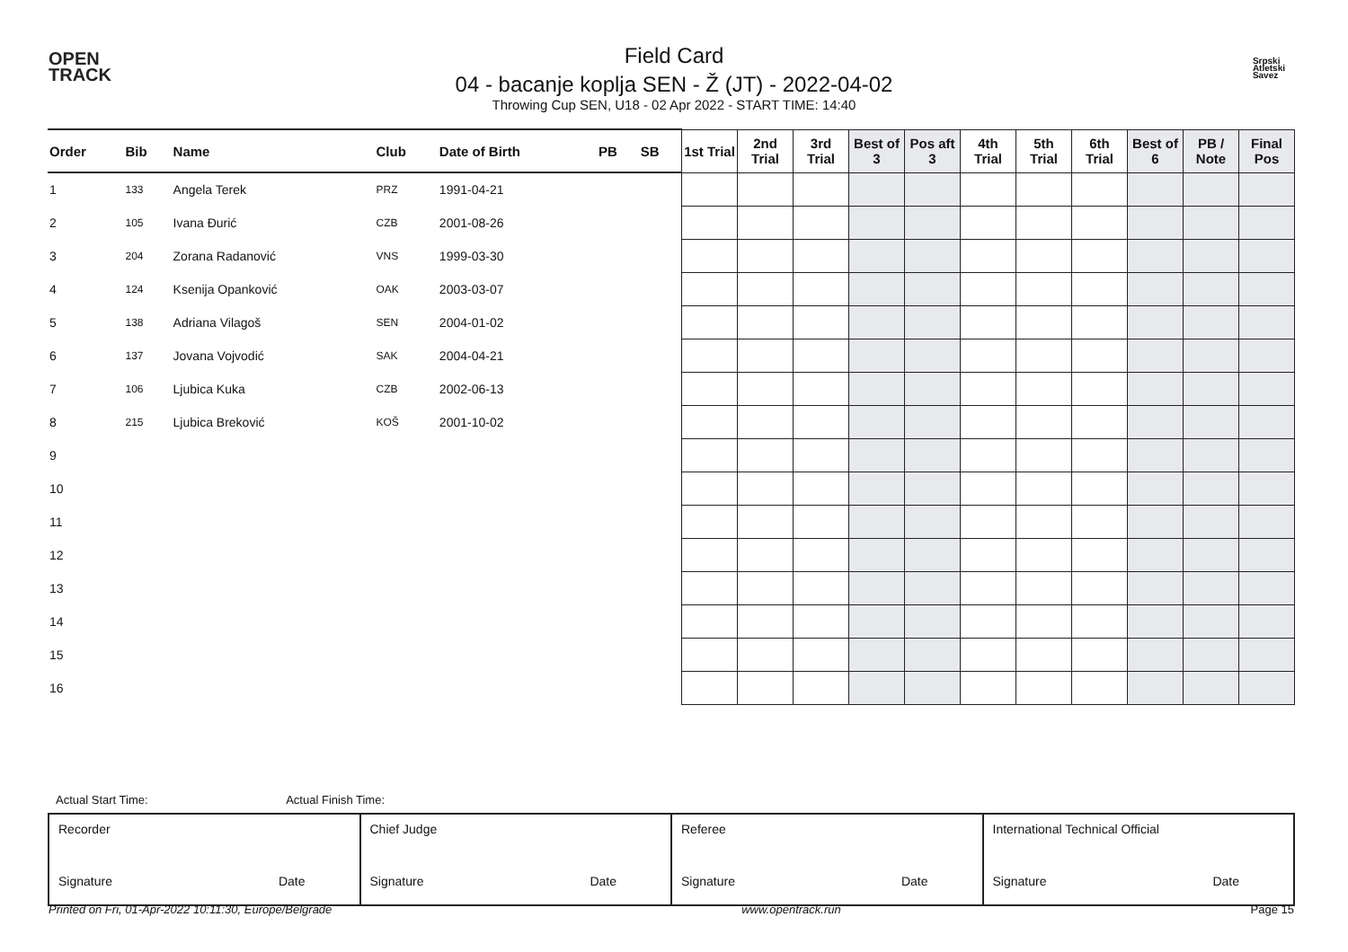OPEN
TRACK
Field Card
04 - bacanje koplja SEN - Ž (JT) - 2022-04-02
Throwing Cup SEN, U18 - 02 Apr 2022 - START TIME: 14:40
Srpski
Atletski
Savez
| Order | Bib | Name | Club | Date of Birth | PB | SB | 1st Trial | 2nd Trial | 3rd Trial | Best of 3 | Pos aft 3 | 4th Trial | 5th Trial | 6th Trial | Best of 6 | PB / Note | Final Pos |
| --- | --- | --- | --- | --- | --- | --- | --- | --- | --- | --- | --- | --- | --- | --- | --- | --- | --- |
| 1 | 133 | Angela Terek | PRZ | 1991-04-21 | | | | | | | | | | | | | |
| 2 | 105 | Ivana Đurić | CZB | 2001-08-26 | | | | | | | | | | | | | |
| 3 | 204 | Zorana Radanović | VNS | 1999-03-30 | | | | | | | | | | | | | |
| 4 | 124 | Ksenija Opanković | OAK | 2003-03-07 | | | | | | | | | | | | | |
| 5 | 138 | Adriana Vilagoš | SEN | 2004-01-02 | | | | | | | | | | | | | |
| 6 | 137 | Jovana Vojvodić | SAK | 2004-04-21 | | | | | | | | | | | | | |
| 7 | 106 | Ljubica Kuka | CZB | 2002-06-13 | | | | | | | | | | | | | |
| 8 | 215 | Ljubica Breković | KOŠ | 2001-10-02 | | | | | | | | | | | | | |
| 9 | | | | | | | | | | | | | | | | | |
| 10 | | | | | | | | | | | | | | | | | |
| 11 | | | | | | | | | | | | | | | | | |
| 12 | | | | | | | | | | | | | | | | | |
| 13 | | | | | | | | | | | | | | | | | |
| 14 | | | | | | | | | | | | | | | | | |
| 15 | | | | | | | | | | | | | | | | | |
| 16 | | | | | | | | | | | | | | | | | |
Actual Start Time: Actual Finish Time:
| Recorder Signature Date | Chief Judge Signature Date | Referee Signature Date | International Technical Official Signature Date |
Printed on Fri, 01-Apr-2022 10:11:30, Europe/Belgrade www.opentrack.run Page 15